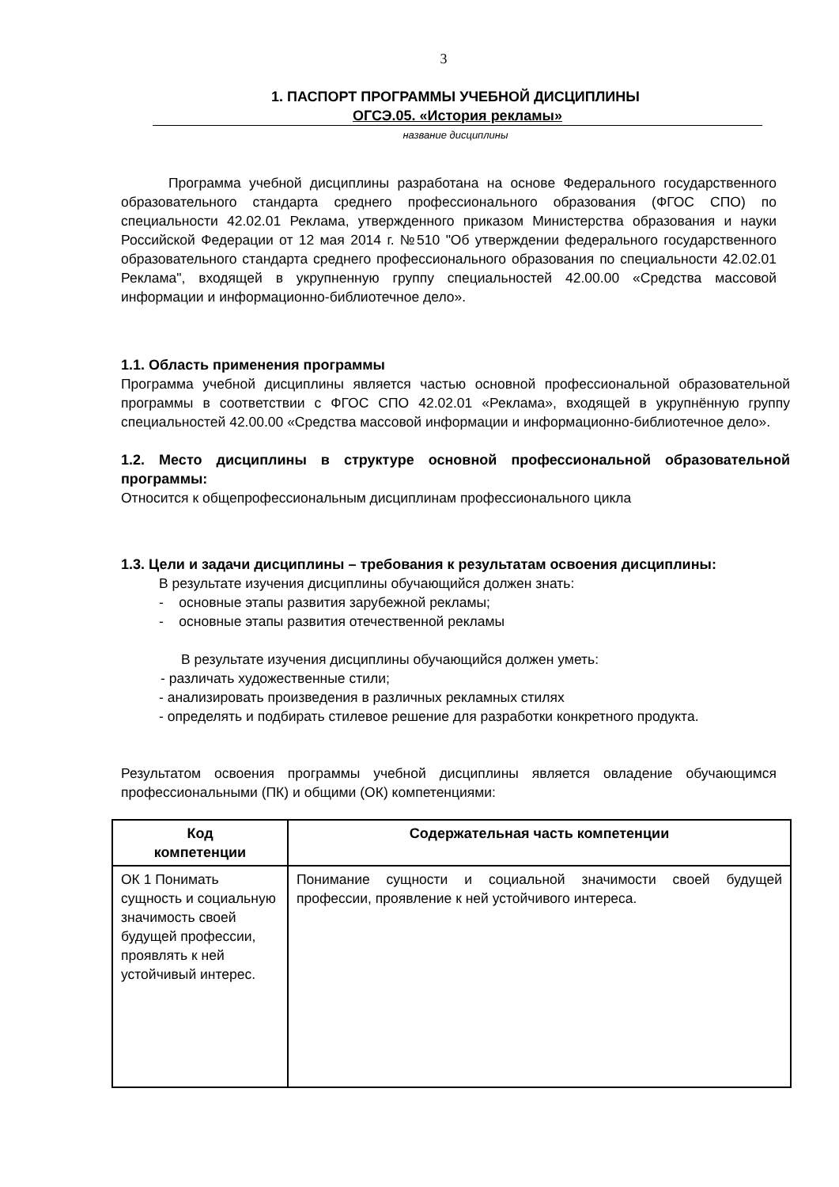3
1. ПАСПОРТ ПРОГРАММЫ УЧЕБНОЙ ДИСЦИПЛИНЫ
ОГСЭ.05. «История рекламы»
название дисциплины
Программа учебной дисциплины разработана на основе Федерального государственного образовательного стандарта среднего профессионального образования (ФГОС СПО) по специальности 42.02.01 Реклама, утвержденного приказом Министерства образования и науки Российской Федерации от 12 мая 2014 г. №510 "Об утверждении федерального государственного образовательного стандарта среднего профессионального образования по специальности 42.02.01 Реклама", входящей в укрупненную группу специальностей 42.00.00 «Средства массовой информации и информационно-библиотечное дело».
1.1. Область применения программы
Программа учебной дисциплины является частью основной профессиональной образовательной программы в соответствии с ФГОС СПО 42.02.01 «Реклама», входящей в укрупнённую группу специальностей 42.00.00 «Средства массовой информации и информационно-библиотечное дело».
1.2. Место дисциплины в структуре основной профессиональной образовательной программы:
Относится к общепрофессиональным дисциплинам профессионального цикла
1.3. Цели и задачи дисциплины – требования к результатам освоения дисциплины:
В результате изучения дисциплины обучающийся должен знать:
- основные этапы развития зарубежной рекламы;
- основные этапы развития отечественной рекламы
В результате изучения дисциплины обучающийся должен уметь:
- различать художественные стили;
- анализировать произведения в различных рекламных стилях
- определять и подбирать стилевое решение для разработки конкретного продукта.
Результатом освоения программы учебной дисциплины является овладение обучающимся профессиональными (ПК) и общими (ОК) компетенциями:
| Код компетенции | Содержательная часть компетенции |
| --- | --- |
| ОК 1 Понимать сущность и социальную значимость своей будущей профессии, проявлять к ней устойчивый интерес. | Понимание сущности и социальной значимости своей будущей профессии, проявление к ней устойчивого интереса. |